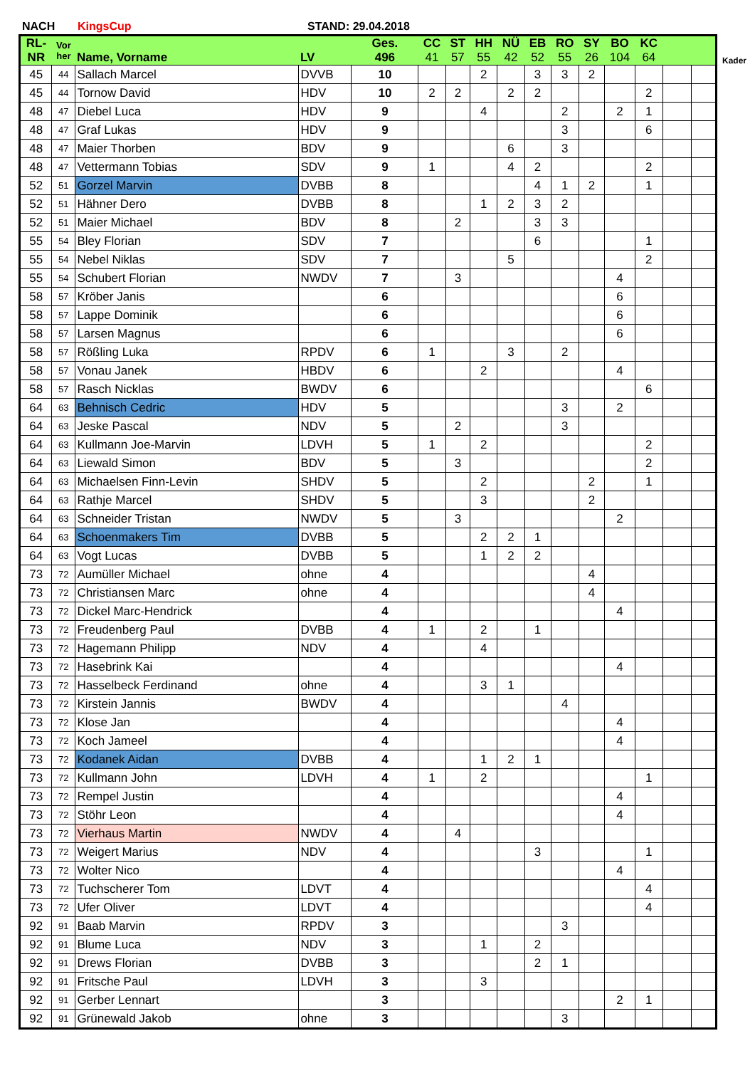NACH KingsCup STAND: 29.04.2018
Kader
| RL- NR | Vor her | Name, Vorname | LV | Ges. 496 | CC 41 | ST 57 | HH 55 | NÜ 42 | EB 52 | RO 55 | SY 26 | BO 104 | KC 64 | | |
| --- | --- | --- | --- | --- | --- | --- | --- | --- | --- | --- | --- | --- | --- | --- | --- |
| 45 | 44 | Sallach Marcel | DVVB | 10 | | | 2 | | 3 | 3 | 2 | | | | |
| 45 | 44 | Tornow David | HDV | 10 | 2 | 2 | | 2 | 2 | | | | 2 | | |
| 48 | 47 | Diebel Luca | HDV | 9 | | | 4 | | | 2 | | 2 | 1 | | |
| 48 | 47 | Graf Lukas | HDV | 9 | | | | | | 3 | | | 6 | | |
| 48 | 47 | Maier Thorben | BDV | 9 | | | | 6 | | 3 | | | | | |
| 48 | 47 | Vettermann Tobias | SDV | 9 | 1 | | | 4 | 2 | | | | 2 | | |
| 52 | 51 | Gorzel Marvin | DVBB | 8 | | | | | 4 | 1 | 2 | | 1 | | |
| 52 | 51 | Hähner Dero | DVBB | 8 | | | 1 | 2 | 3 | 2 | | | | | |
| 52 | 51 | Maier Michael | BDV | 8 | | 2 | | | 3 | 3 | | | | | |
| 55 | 54 | Bley Florian | SDV | 7 | | | | | 6 | | | | 1 | | |
| 55 | 54 | Nebel Niklas | SDV | 7 | | | | 5 | | | | | 2 | | |
| 55 | 54 | Schubert Florian | NWDV | 7 | | 3 | | | | | | 4 | | | |
| 58 | 57 | Kröber Janis | | 6 | | | | | | | | 6 | | | |
| 58 | 57 | Lappe Dominik | | 6 | | | | | | | | 6 | | | |
| 58 | 57 | Larsen Magnus | | 6 | | | | | | | | 6 | | | |
| 58 | 57 | Rößling Luka | RPDV | 6 | 1 | | | 3 | | 2 | | | | | |
| 58 | 57 | Vonau Janek | HBDV | 6 | | | 2 | | | | | 4 | | | |
| 58 | 57 | Rasch Nicklas | BWDV | 6 | | | | | | | | | 6 | | |
| 64 | 63 | Behnisch Cedric | HDV | 5 | | | | | | 3 | | 2 | | | |
| 64 | 63 | Jeske Pascal | NDV | 5 | | 2 | | | | 3 | | | | | |
| 64 | 63 | Kullmann Joe-Marvin | LDVH | 5 | 1 | | 2 | | | | | | 2 | | |
| 64 | 63 | Liewald Simon | BDV | 5 | | 3 | | | | | | | 2 | | |
| 64 | 63 | Michaelsen Finn-Levin | SHDV | 5 | | | 2 | | | | 2 | | 1 | | |
| 64 | 63 | Rathje Marcel | SHDV | 5 | | | 3 | | | | 2 | | | | |
| 64 | 63 | Schneider Tristan | NWDV | 5 | | 3 | | | | | | 2 | | | |
| 64 | 63 | Schoenmakers Tim | DVBB | 5 | | | 2 | 2 | 1 | | | | | | |
| 64 | 63 | Vogt Lucas | DVBB | 5 | | | 1 | 2 | 2 | | | | | | |
| 73 | 72 | Aumüller Michael | ohne | 4 | | | | | | | 4 | | | | |
| 73 | 72 | Christiansen Marc | ohne | 4 | | | | | | | 4 | | | | |
| 73 | 72 | Dickel Marc-Hendrick | | 4 | | | | | | | | 4 | | | |
| 73 | 72 | Freudenberg Paul | DVBB | 4 | 1 | | 2 | | 1 | | | | | | |
| 73 | 72 | Hagemann Philipp | NDV | 4 | | | 4 | | | | | | | | |
| 73 | 72 | Hasebrink Kai | | 4 | | | | | | | | 4 | | | |
| 73 | 72 | Hasselbeck Ferdinand | ohne | 4 | | | 3 | 1 | | | | | | | |
| 73 | 72 | Kirstein Jannis | BWDV | 4 | | | | | | 4 | | | | | |
| 73 | 72 | Klose Jan | | 4 | | | | | | | | 4 | | | |
| 73 | 72 | Koch Jameel | | 4 | | | | | | | | 4 | | | |
| 73 | 72 | Kodanek Aidan | DVBB | 4 | | | 1 | 2 | 1 | | | | | | |
| 73 | 72 | Kullmann John | LDVH | 4 | 1 | | 2 | | | | | | 1 | | |
| 73 | 72 | Rempel Justin | | 4 | | | | | | | | 4 | | | |
| 73 | 72 | Stöhr Leon | | 4 | | | | | | | | 4 | | | |
| 73 | 72 | Vierhaus Martin | NWDV | 4 | | 4 | | | | | | | | | |
| 73 | 72 | Weigert Marius | NDV | 4 | | | | | 3 | | | | 1 | | |
| 73 | 72 | Wolter Nico | | 4 | | | | | | | | 4 | | | |
| 73 | 72 | Tuchscherer Tom | LDVT | 4 | | | | | | | | | 4 | | |
| 73 | 72 | Ufer Oliver | LDVT | 4 | | | | | | | | | 4 | | |
| 92 | 91 | Baab Marvin | RPDV | 3 | | | | | | 3 | | | | | |
| 92 | 91 | Blume Luca | NDV | 3 | | | 1 | | 2 | | | | | | |
| 92 | 91 | Drews Florian | DVBB | 3 | | | | | 2 | 1 | | | | | |
| 92 | 91 | Fritsche Paul | LDVH | 3 | | | 3 | | | | | | | | |
| 92 | 91 | Gerber Lennart | | 3 | | | | | | | | 2 | 1 | | |
| 92 | 91 | Grünewald Jakob | ohne | 3 | | | | | | 3 | | | | | |